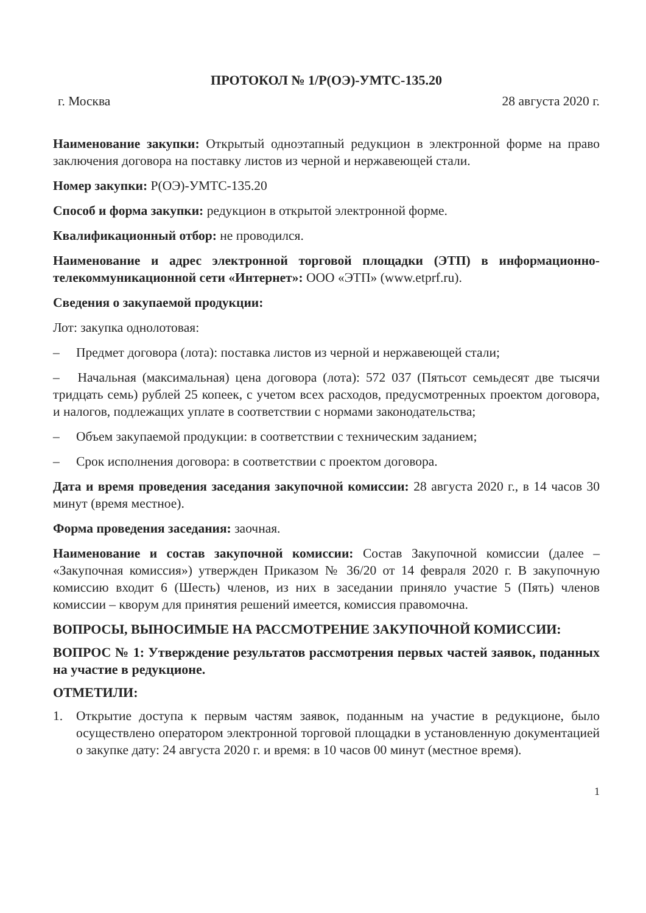ПРОТОКОЛ № 1/Р(ОЭ)-УМТС-135.20
г. Москва 28 августа 2020 г.
Наименование закупки: Открытый одноэтапный редукцион в электронной форме на право заключения договора на поставку листов из черной и нержавеющей стали.
Номер закупки: Р(ОЭ)-УМТС-135.20
Способ и форма закупки: редукцион в открытой электронной форме.
Квалификационный отбор: не проводился.
Наименование и адрес электронной торговой площадки (ЭТП) в информационно-телекоммуникационной сети «Интернет»: ООО «ЭТП» (www.etprf.ru).
Сведения о закупаемой продукции:
Лот: закупка однолотовая:
– Предмет договора (лота): поставка листов из черной и нержавеющей стали;
– Начальная (максимальная) цена договора (лота): 572 037 (Пятьсот семьдесят две тысячи тридцать семь) рублей 25 копеек, с учетом всех расходов, предусмотренных проектом договора, и налогов, подлежащих уплате в соответствии с нормами законодательства;
– Объем закупаемой продукции: в соответствии с техническим заданием;
– Срок исполнения договора: в соответствии с проектом договора.
Дата и время проведения заседания закупочной комиссии: 28 августа 2020 г., в 14 часов 30 минут (время местное).
Форма проведения заседания: заочная.
Наименование и состав закупочной комиссии: Состав Закупочной комиссии (далее – «Закупочная комиссия») утвержден Приказом № 36/20 от 14 февраля 2020 г. В закупочную комиссию входит 6 (Шесть) членов, из них в заседании приняло участие 5 (Пять) членов комиссии – кворум для принятия решений имеется, комиссия правомочна.
ВОПРОСЫ, ВЫНОСИМЫЕ НА РАССМОТРЕНИЕ ЗАКУПОЧНОЙ КОМИССИИ:
ВОПРОС № 1: Утверждение результатов рассмотрения первых частей заявок, поданных на участие в редукционе.
ОТМЕТИЛИ:
1. Открытие доступа к первым частям заявок, поданным на участие в редукционе, было осуществлено оператором электронной торговой площадки в установленную документацией о закупке дату: 24 августа 2020 г. и время: в 10 часов 00 минут (местное время).
1